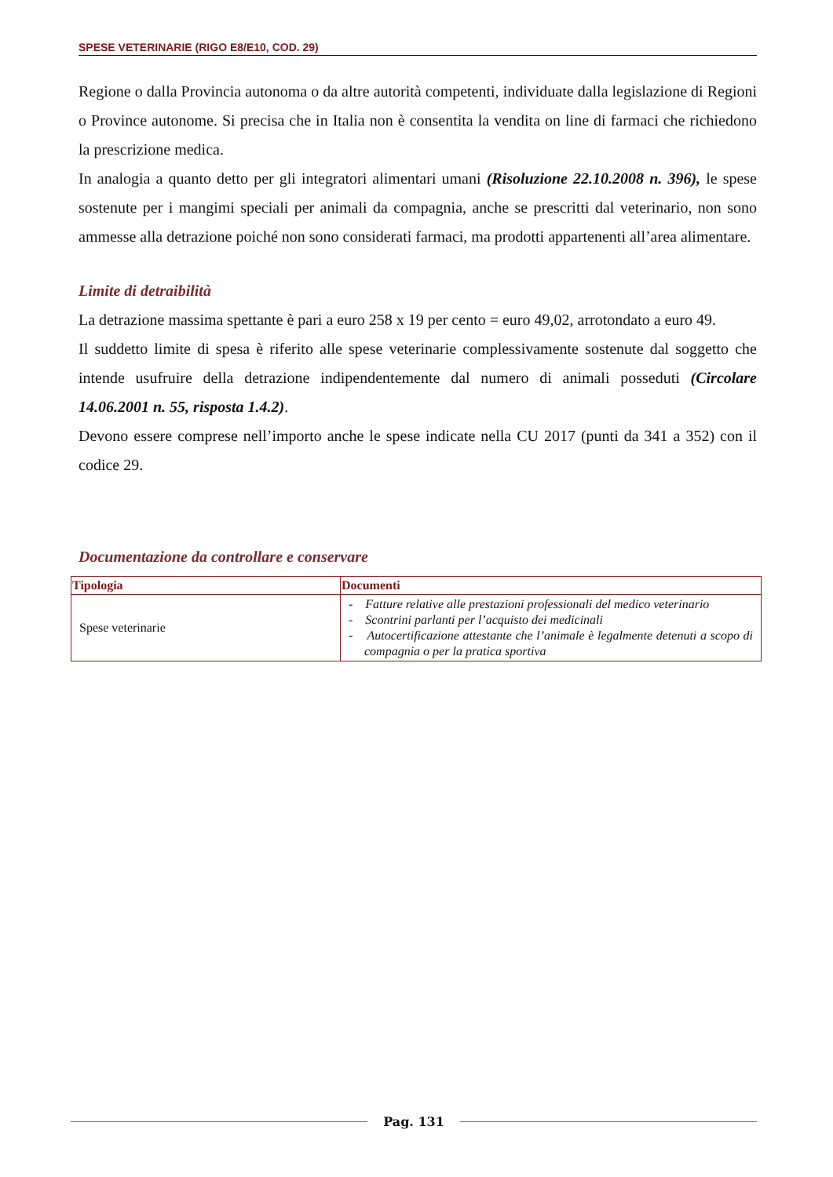SPESE VETERINARIE (RIGO E8/E10, COD. 29)
Regione o dalla Provincia autonoma o da altre autorità competenti, individuate dalla legislazione di Regioni o Province autonome. Si precisa che in Italia non è consentita la vendita on line di farmaci che richiedono la prescrizione medica.
In analogia a quanto detto per gli integratori alimentari umani (Risoluzione 22.10.2008 n. 396), le spese sostenute per i mangimi speciali per animali da compagnia, anche se prescritti dal veterinario, non sono ammesse alla detrazione poiché non sono considerati farmaci, ma prodotti appartenenti all’area alimentare.
Limite di detraibilità
La detrazione massima spettante è pari a euro 258 x 19 per cento = euro 49,02, arrotondato a euro 49.
Il suddetto limite di spesa è riferito alle spese veterinarie complessivamente sostenute dal soggetto che intende usufruire della detrazione indipendentemente dal numero di animali posseduti (Circolare 14.06.2001 n. 55, risposta 1.4.2).
Devono essere comprese nell’importo anche le spese indicate nella CU 2017 (punti da 341 a 352) con il codice 29.
Documentazione da controllare e conservare
| Tipologia | Documenti |
| --- | --- |
| Spese veterinarie | - Fatture relative alle prestazioni professionali del medico veterinario - Scontrini parlanti per l’acquisto dei medicinali - Autocertificazione attestante che l’animale è legalmente detenuti a scopo di compagnia o per la pratica sportiva |
Pag. 131